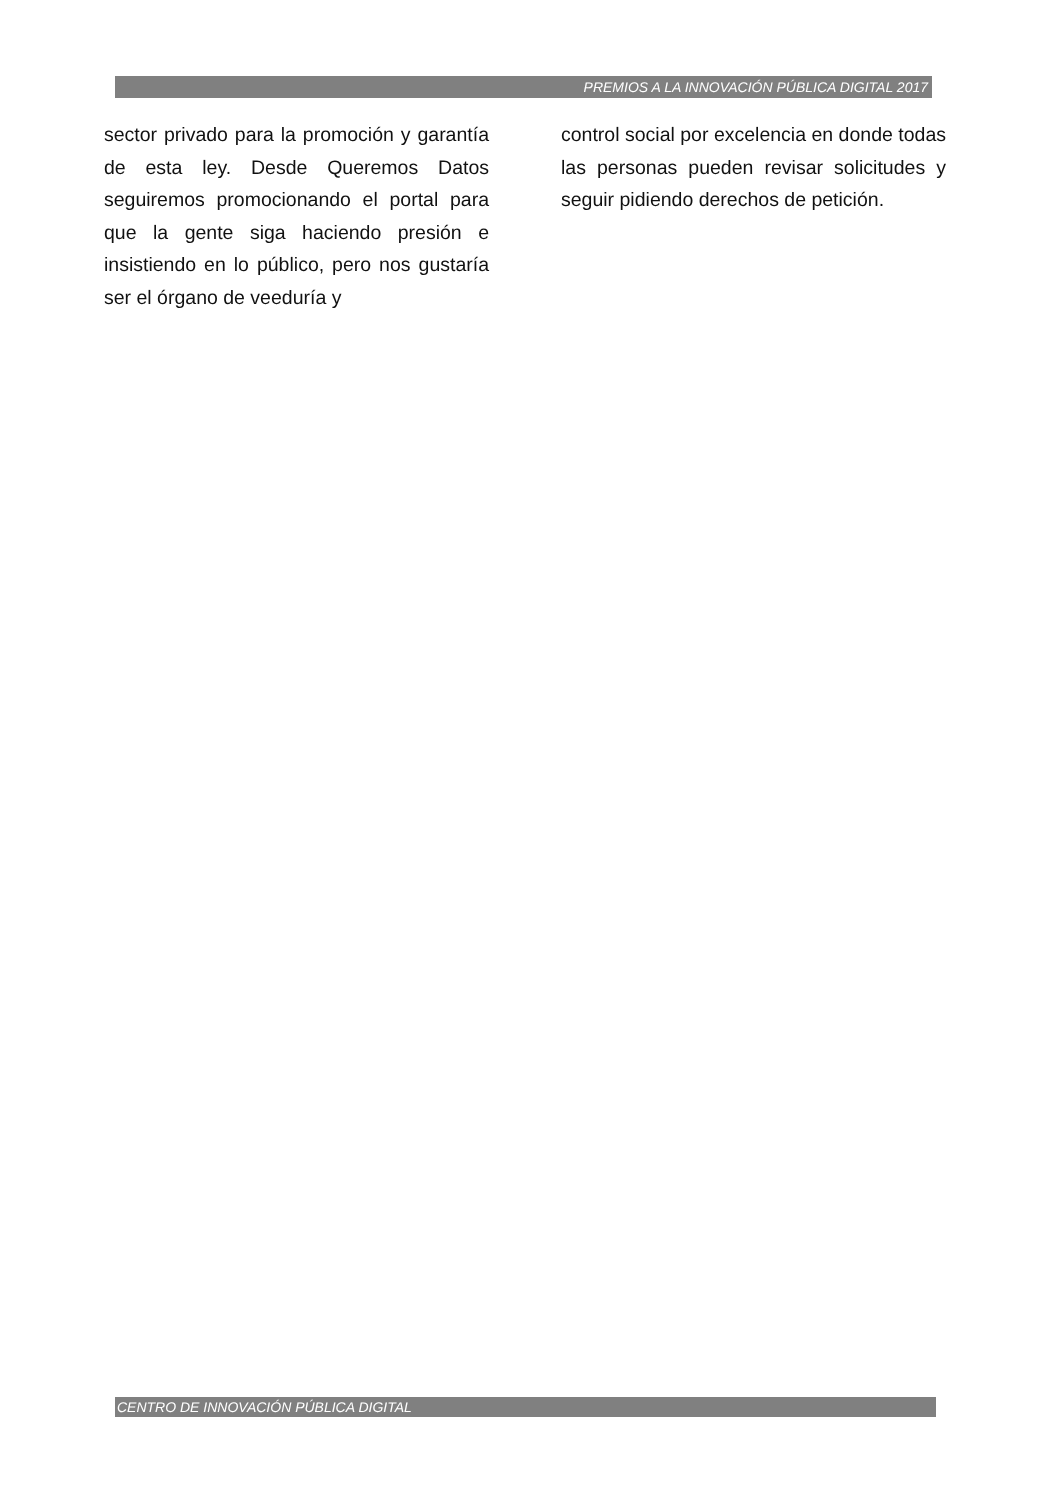PREMIOS A LA INNOVACIÓN PÚBLICA DIGITAL 2017
sector privado para la promoción y garantía de esta ley. Desde Queremos Datos seguiremos promocionando el portal para que la gente siga haciendo presión e insistiendo en lo público, pero nos gustaría ser el órgano de veeduría y
control social por excelencia en donde todas las personas pueden revisar solicitudes y seguir pidiendo derechos de petición.
CENTRO DE INNOVACIÓN PÚBLICA DIGITAL